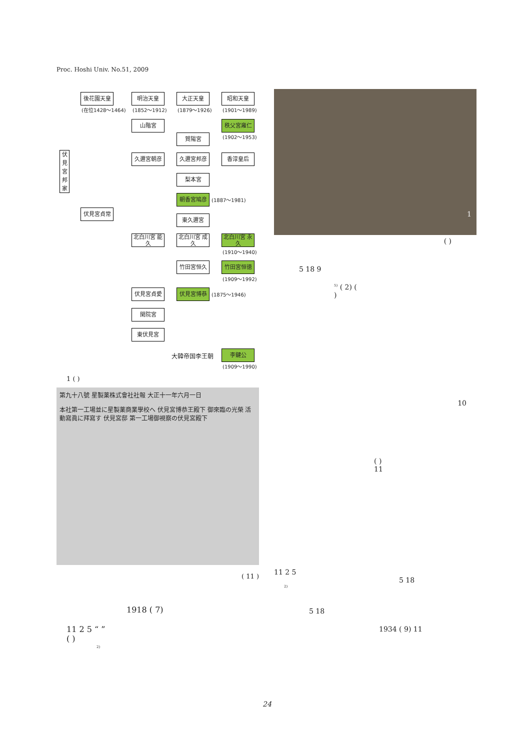Proc. Hoshi Univ. No.51, 2009
伏見宮邦家
後花園天皇
(在位1428〜1464)
明治天皇
(1852〜1912)
大正天皇
(1879〜1926)
昭和天皇
(1901〜1989)
山階宮 秩父宮雍仁
(1902〜1953)
賀陽宮
久邇宮朝彦 久邇宮邦彦 香淳皇后
梨本宮
朝香宮鳩彦 (1887〜1981)
伏見宮貞常
東久邇宮
北白川宮 能久
北白川宮 成久
北白川宮 永久
(1910〜1940)
竹田宮恒久 竹田宮恒徳
(1909〜1992)
伏見宮貞愛 伏見宮博恭 (1875〜1946)
閑院宮
東伏見宮
大韓帝国李王朝 李鍵公
(1909〜1990)
1 ( )
第九十八號 星製薬株式會社社報 大正十一年六月一日
本社第一工場並に星製薬商業學校へ 伏見宮博恭王殿下 御來臨の光榮 活動寫眞に拜寫す 伏見宮邸 第一工場御視察の伏見宮殿下
( 11 )
1918 ( 7)
11 2 5 “ ”
( )
<sup>2)</sup>
1
( )
5 18 9
<sup>5)</sup> ( 2) (
)
10
( )
11
11 2 5
5 18
<sup>2)</sup>
5 18
1934 ( 9) 11
24